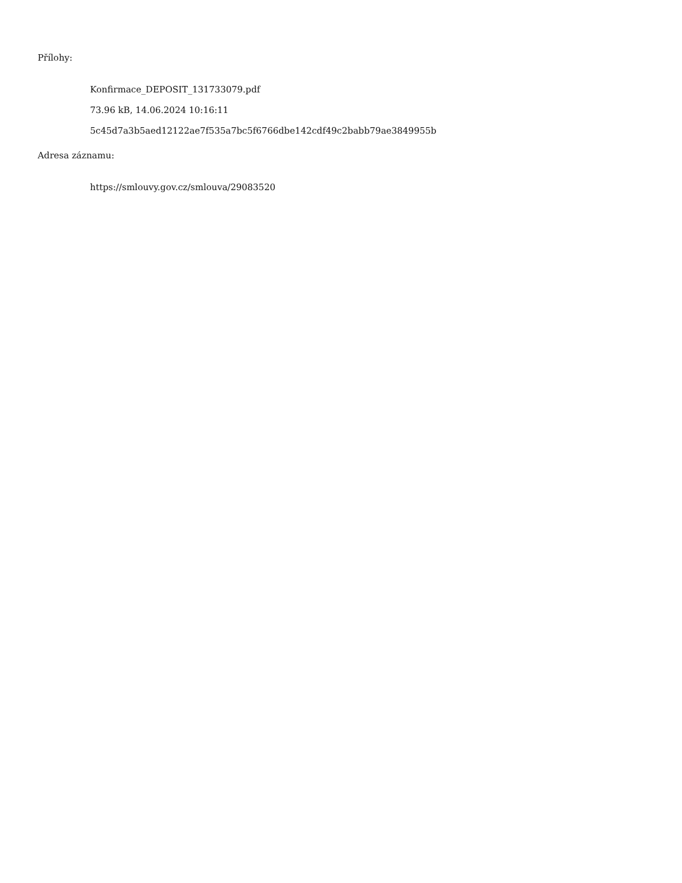Přílohy:
Konfirmace_DEPOSIT_131733079.pdf
73.96 kB, 14.06.2024 10:16:11
5c45d7a3b5aed12122ae7f535a7bc5f6766dbe142cdf49c2babb79ae3849955b
Adresa záznamu:
https://smlouvy.gov.cz/smlouva/29083520